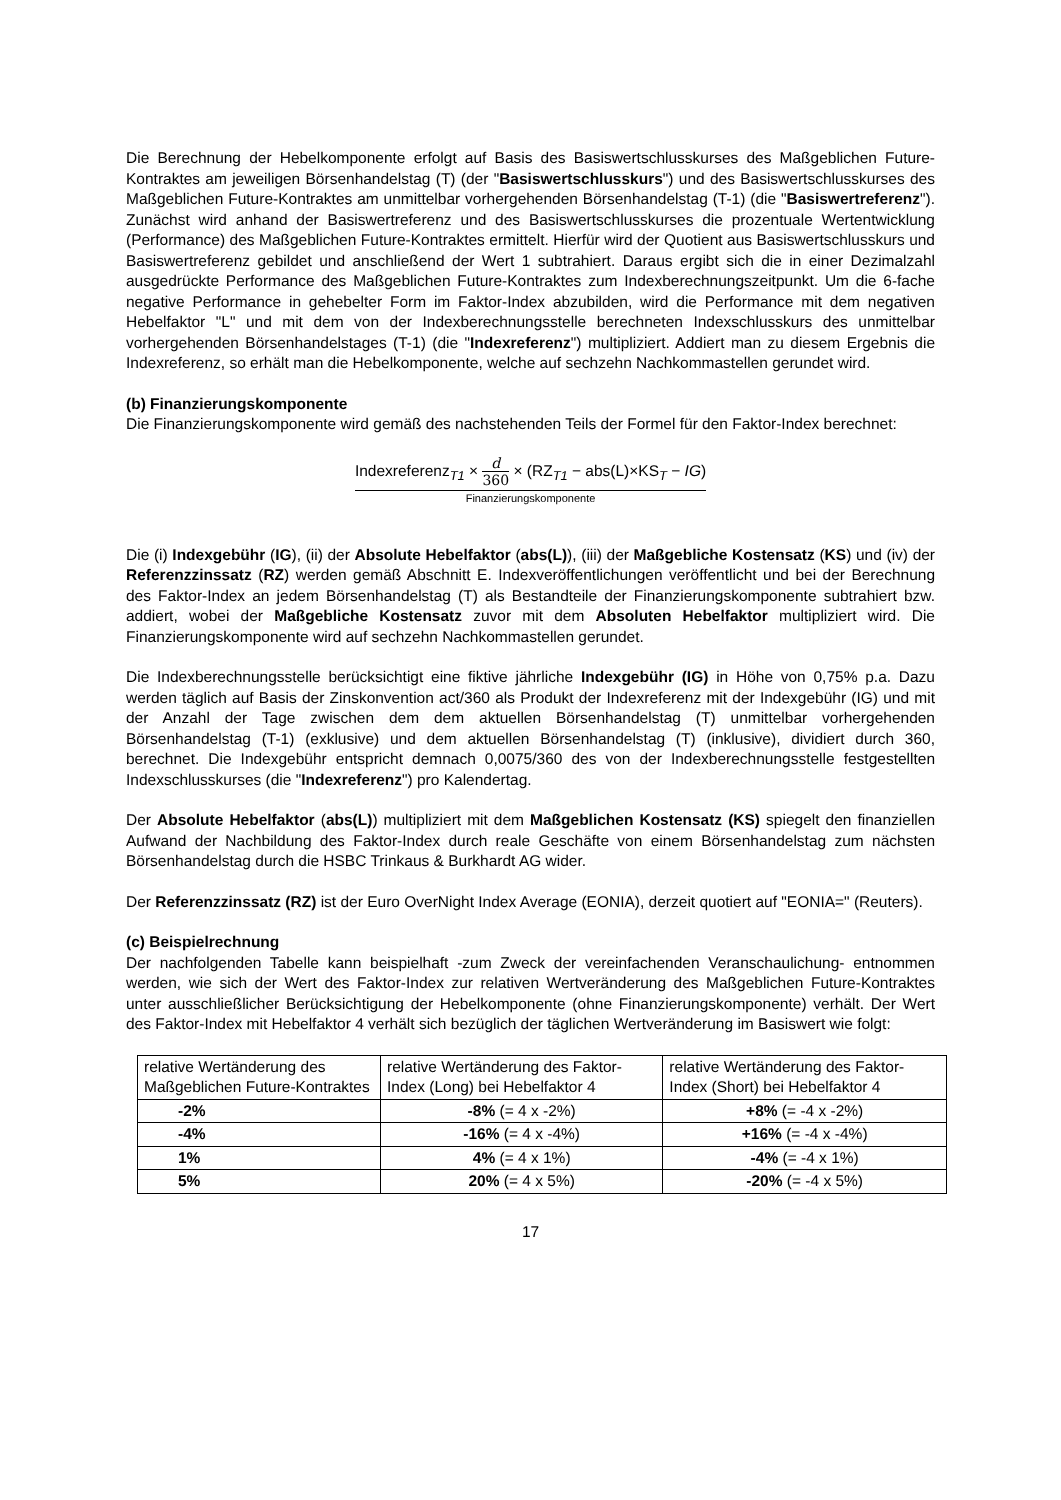Die Berechnung der Hebelkomponente erfolgt auf Basis des Basiswertschlusskurses des Maßgeblichen Future-Kontraktes am jeweiligen Börsenhandelstag (T) (der "Basiswertschlusskurs") und des Basiswertschlusskurses des Maßgeblichen Future-Kontraktes am unmittelbar vorhergehenden Börsenhandelstag (T-1) (die "Basiswertreferenz"). Zunächst wird anhand der Basiswertreferenz und des Basiswertschlusskurses die prozentuale Wertentwicklung (Performance) des Maßgeblichen Future-Kontraktes ermittelt. Hierfür wird der Quotient aus Basiswertschlusskurs und Basiswertreferenz gebildet und anschließend der Wert 1 subtrahiert. Daraus ergibt sich die in einer Dezimalzahl ausgedrückte Performance des Maßgeblichen Future-Kontraktes zum Indexberechnungszeitpunkt. Um die 6-fache negative Performance in gehebelter Form im Faktor-Index abzubilden, wird die Performance mit dem negativen Hebelfaktor "L" und mit dem von der Indexberechnungsstelle berechneten Indexschlusskurs des unmittelbar vorhergehenden Börsenhandelstages (T-1) (die "Indexreferenz") multipliziert. Addiert man zu diesem Ergebnis die Indexreferenz, so erhält man die Hebelkomponente, welche auf sechzehn Nachkommastellen gerundet wird.
(b) Finanzierungskomponente
Die Finanzierungskomponente wird gemäß des nachstehenden Teils der Formel für den Faktor-Index berechnet:
Indexreferenz<sub>T1</sub> × d 360 × (RZ<sub>T1</sub> − abs(L)×KS<sub>T</sub> − IG)
Finanzierungskomponente
Die (i) Indexgebühr (IG), (ii) der Absolute Hebelfaktor (abs(L)), (iii) der Maßgebliche Kostensatz (KS) und (iv) der Referenzzinssatz (RZ) werden gemäß Abschnitt E. Indexveröffentlichungen veröffentlicht und bei der Berechnung des Faktor-Index an jedem Börsenhandelstag (T) als Bestandteile der Finanzierungskomponente subtrahiert bzw. addiert, wobei der Maßgebliche Kostensatz zuvor mit dem Absoluten Hebelfaktor multipliziert wird. Die Finanzierungskomponente wird auf sechzehn Nachkommastellen gerundet.
Die Indexberechnungsstelle berücksichtigt eine fiktive jährliche Indexgebühr (IG) in Höhe von 0,75% p.a. Dazu werden täglich auf Basis der Zinskonvention act/360 als Produkt der Indexreferenz mit der Indexgebühr (IG) und mit der Anzahl der Tage zwischen dem dem aktuellen Börsenhandelstag (T) unmittelbar vorhergehenden Börsenhandelstag (T-1) (exklusive) und dem aktuellen Börsenhandelstag (T) (inklusive), dividiert durch 360, berechnet. Die Indexgebühr entspricht demnach 0,0075/360 des von der Indexberechnungsstelle festgestellten Indexschlusskurses (die "Indexreferenz") pro Kalendertag.
Der Absolute Hebelfaktor (abs(L)) multipliziert mit dem Maßgeblichen Kostensatz (KS) spiegelt den finanziellen Aufwand der Nachbildung des Faktor-Index durch reale Geschäfte von einem Börsenhandelstag zum nächsten Börsenhandelstag durch die HSBC Trinkaus & Burkhardt AG wider.
Der Referenzzinssatz (RZ) ist der Euro OverNight Index Average (EONIA), derzeit quotiert auf "EONIA=" (Reuters).
(c) Beispielrechnung
Der nachfolgenden Tabelle kann beispielhaft -zum Zweck der vereinfachenden Veranschaulichung- entnommen werden, wie sich der Wert des Faktor-Index zur relativen Wertveränderung des Maßgeblichen Future-Kontraktes unter ausschließlicher Berücksichtigung der Hebelkomponente (ohne Finanzierungskomponente) verhält. Der Wert des Faktor-Index mit Hebelfaktor 4 verhält sich bezüglich der täglichen Wertveränderung im Basiswert wie folgt:
| relative Wertänderung des Maßgeblichen Future-Kontraktes | relative Wertänderung des Faktor-Index (Long) bei Hebelfaktor 4 | relative Wertänderung des Faktor-Index (Short) bei Hebelfaktor 4 |
| --- | --- | --- |
| -2% | -8% (= 4 x -2%) | +8% (= -4 x -2%) |
| -4% | -16% (= 4 x -4%) | +16% (= -4 x -4%) |
| 1% | 4% (= 4 x 1%) | -4% (= -4 x 1%) |
| 5% | 20% (= 4 x 5%) | -20% (= -4 x 5%) |
17